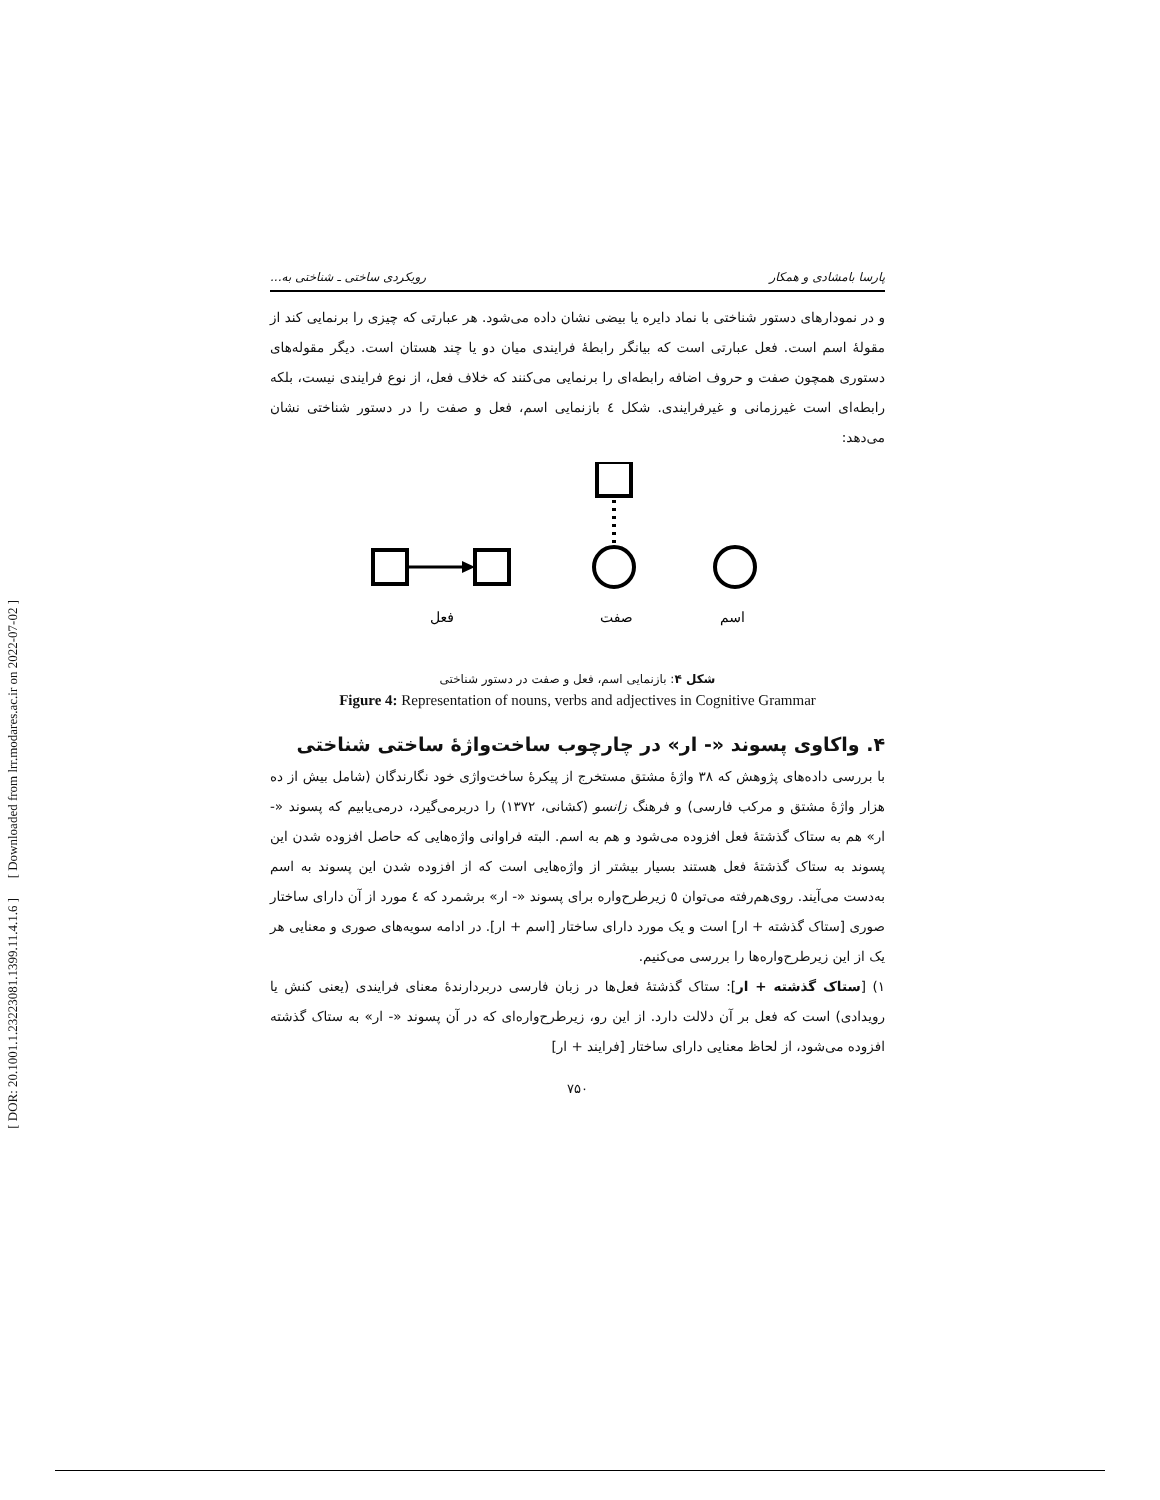[ DOR: 20.1001.1.23223081.1399.11.4.1.6 ] [ Downloaded from lrr.modares.ac.ir on 2022-07-02 ]
پارسا بامشادی و همکار رویکردی ساختی ـ شناختی به...
و در نمودارهای دستور شناختی با نماد دایره یا بیضی نشان داده می‌شود. هر عبارتی که چیزی را برنمایی کند از مقولهٔ اسم است. فعل عبارتی است که بیانگر رابطهٔ فرایندی میان دو یا چند هستان است. دیگر مقوله‌های دستوری همچون صفت و حروف اضافه رابطه‌ای را برنمایی می‌کنند که خلاف فعل، از نوع فرایندی نیست، بلکه رابطه‌ای است غیرزمانی و غیرفرایندی. شکل ٤ بازنمایی اسم، فعل و صفت را در دستور شناختی نشان می‌دهد:
فعل
صفت
اسم
شکل ۴: بازنمایی اسم، فعل و صفت در دستور شناختی
Figure 4: Representation of nouns, verbs and adjectives in Cognitive Grammar
۴. واکاوی پسوند «- ار» در چارچوب ساخت‌واژهٔ ساختی شناختی
با بررسی داده‌های پژوهش که ۳۸ واژهٔ مشتق مستخرج از پیکرهٔ ساخت‌واژی خود نگارندگان (شامل بیش از ده هزار واژهٔ مشتق و مرکب فارسی) و فرهنگ زانسو (کشانی، ۱۳۷۲) را دربرمی‌گیرد، درمی‌یابیم که پسوند «- ار» هم به ستاک گذشتهٔ فعل افزوده می‌شود و هم به اسم. البته فراوانی واژه‌هایی که حاصل افزوده شدن این پسوند به ستاک گذشتهٔ فعل هستند بسیار بیشتر از واژه‌هایی است که از افزوده شدن این پسوند به اسم به‌دست می‌آیند. روی‌هم‌رفته می‌توان ٥ زیرطرح‌واره برای پسوند «- ار» برشمرد که ٤ مورد از آن دارای ساختار صوری [ستاک گذشته + ار] است و یک مورد دارای ساختار [اسم + ار]. در ادامه سویه‌های صوری و معنایی هر یک از این زیرطرح‌واره‌ها را بررسی می‌کنیم.
۱) [ستاک گذشته + ار]: ستاک گذشتهٔ فعل‌ها در زبان فارسی دربردارندهٔ معنای فرایندی (یعنی کنش یا رویدادی) است که فعل بر آن دلالت دارد. از این رو، زیرطرح‌واره‌ای که در آن پسوند «- ار» به ستاک گذشته افزوده می‌شود، از لحاظ معنایی دارای ساختار [فرایند + ار]
۷۵۰